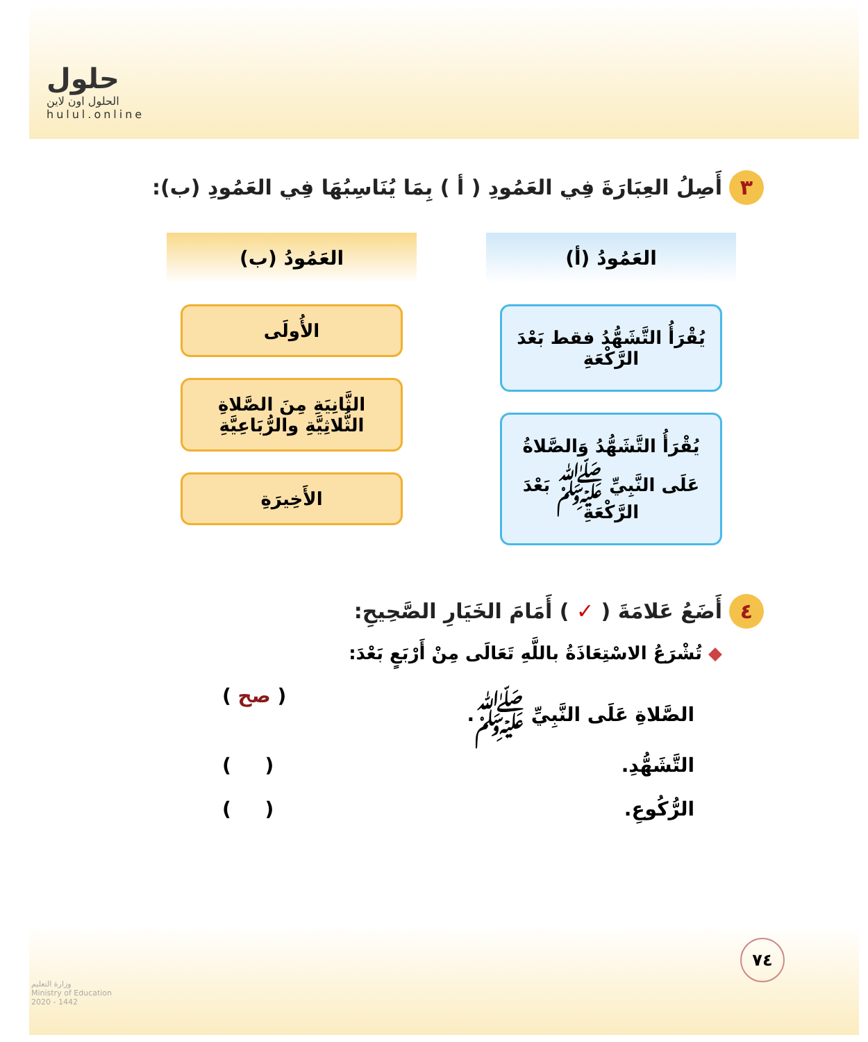حلول
الحلول اون لاين
hulul.online
٣ أَصِلُ العِبَارَةَ فِي العَمُودِ ( أ ) بِمَا يُنَاسِبُهَا فِي العَمُودِ (ب):
العَمُودُ (أ)
يُقْرَأُ التَّشَهُّدُ فقط بَعْدَ الرَّكْعَةِ
يُقْرَأُ التَّشَهُّدُ وَالصَّلاةُ عَلَى النَّبِيِّ ﷺ بَعْدَ الرَّكْعَةِ
العَمُودُ (ب)
الأُولَى
الثَّانِيَةِ مِنَ الصَّلاةِ الثُّلاثِيَّةِ والرُّبَاعِيَّةِ
الأَخِيرَةِ
٤ أَضَعُ عَلامَةَ ( ✓ ) أَمَامَ الخَيَارِ الصَّحِيحِ:
◆ تُشْرَعُ الاسْتِعَاذَةُ باللَّهِ تَعَالَى مِنْ أَرْبَعٍ بَعْدَ:
الصَّلاةِ عَلَى النَّبِيِّ ﷺ. ( صح )
التَّشَهُّدِ. ( )
الرُّكُوعِ. ( )
٧٤
وزارة التعليم
Ministry of Education
2020 - 1442